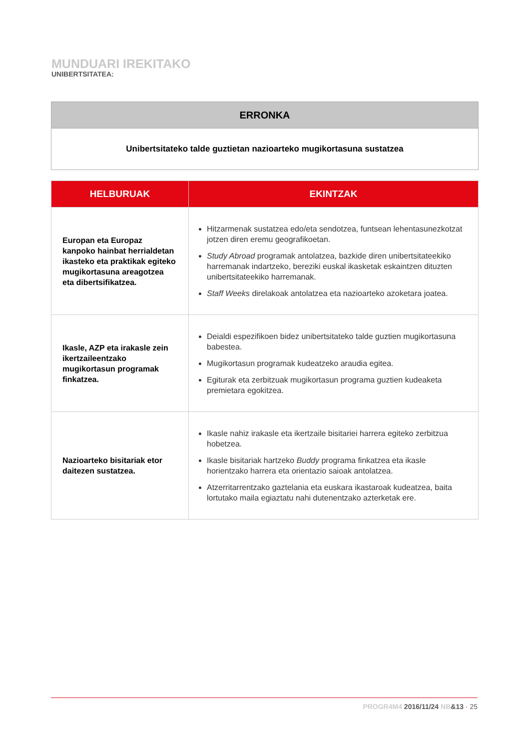MUNDUARI IREKITAKO
UNIBERTSITATEA:
| ERRONKA |
| --- |
| Unibertsitateko talde guztietan nazioarteko mugikortasuna sustatzea |
| HELBURUAK | EKINTZAK |
| --- | --- |
| Europan eta Europaz kanpoko hainbat herrialdetan ikasteko eta praktikak egiteko mugikortasuna areagotzea eta dibertsifikatzea. | Hitzarmenak sustatzea edo/eta sendotzea, funtsean lehentasunezkotzat jotzen diren eremu geografikoetan. Study Abroad programak antolatzea, bazkide diren unibertsitateekiko harremanak indartzeko, bereziki euskal ikasketak eskaintzen dituzten unibertsitateekiko harremanak. Staff Weeks direlakoak antolatzea eta nazioarteko azoketara joatea. |
| Ikasle, AZP eta irakasle zein ikertzaileentzako mugikortasun programak finkatzea. | Deialdi espezifikoen bidez unibertsitateko talde guztien mugikortasuna babestea. Mugikortasun programak kudeatzeko araudia egitea. Egiturak eta zerbitzuak mugikortasun programa guztien kudeaketa premietara egokitzea. |
| Nazioarteko bisitariak etor daitezen sustatzea. | Ikasle nahiz irakasle eta ikertzaile bisitariei harrera egiteko zerbitzua hobetzea. Ikasle bisitariak hartzeko Buddy programa finkatzea eta ikasle horientzako harrera eta orientazio saioak antolatzea. Atzerritarrentzako gaztelania eta euskara ikastaroak kudeatzea, baita lortutako maila egiaztatu nahi dutenentzako azterketak ere. |
PROGR4M4 2016/11/24 NB&13 · 25